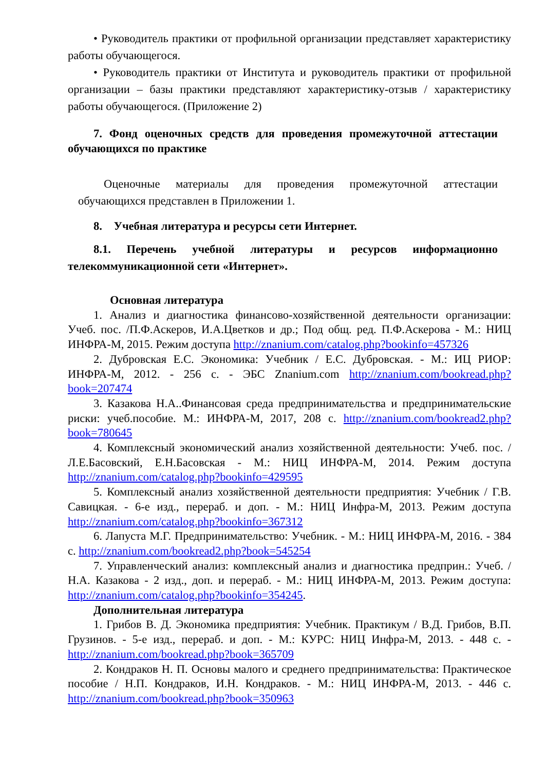• Руководитель практики от профильной организации представляет характеристику работы обучающегося.
• Руководитель практики от Института и руководитель практики от профильной организации – базы практики представляют характеристику-отзыв / характеристику работы обучающегося. (Приложение 2)
7. Фонд оценочных средств для проведения промежуточной аттестации обучающихся по практике
Оценочные материалы для проведения промежуточной аттестации обучающихся представлен в Приложении 1.
8. Учебная литература и ресурсы сети Интернет.
8.1. Перечень учебной литературы и ресурсов информационно телекоммуникационной сети «Интернет».
Основная литература
1. Анализ и диагностика финансово-хозяйственной деятельности организации: Учеб. пос. /П.Ф.Аскеров, И.А.Цветков и др.; Под общ. ред. П.Ф.Аскерова - М.: НИЦ ИНФРА-М, 2015. Режим доступа http://znanium.com/catalog.php?bookinfo=457326
2. Дубровская Е.С. Экономика: Учебник / Е.С. Дубровская. - М.: ИЦ РИОР: ИНФРА-М, 2012. - 256 с. - ЭБС Znanium.com http://znanium.com/bookread.php?book=207474
3. Казакова Н.А..Финансовая среда предпринимательства и предпринимательские риски: учеб.пособие. М.: ИНФРА-М, 2017, 208 с. http://znanium.com/bookread2.php?book=780645
4. Комплексный экономический анализ хозяйственной деятельности: Учеб. пос. / Л.Е.Басовский, Е.Н.Басовская - М.: НИЦ ИНФРА-М, 2014. Режим доступа http://znanium.com/catalog.php?bookinfo=429595
5. Комплексный анализ хозяйственной деятельности предприятия: Учебник / Г.В. Савицкая. - 6-е изд., перераб. и доп. - М.: НИЦ Инфра-М, 2013. Режим доступа http://znanium.com/catalog.php?bookinfo=367312
6. Лапуста М.Г. Предпринимательство: Учебник. - М.: НИЦ ИНФРА-М, 2016. - 384 с. http://znanium.com/bookread2.php?book=545254
7. Управленческий анализ: комплексный анализ и диагностика предприн.: Учеб. / Н.А. Казакова - 2 изд., доп. и перераб. - М.: НИЦ ИНФРА-М, 2013. Режим доступа: http://znanium.com/catalog.php?bookinfo=354245.
Дополнительная литература
1. Грибов В. Д. Экономика предприятия: Учебник. Практикум / В.Д. Грибов, В.П. Грузинов. - 5-е изд., перераб. и доп. - М.: КУРС: НИЦ Инфра-М, 2013. - 448 с. - http://znanium.com/bookread.php?book=365709
2. Кондраков Н. П. Основы малого и среднего предпринимательства: Практическое пособие / Н.П. Кондраков, И.Н. Кондраков. - М.: НИЦ ИНФРА-М, 2013. - 446 с. http://znanium.com/bookread.php?book=350963